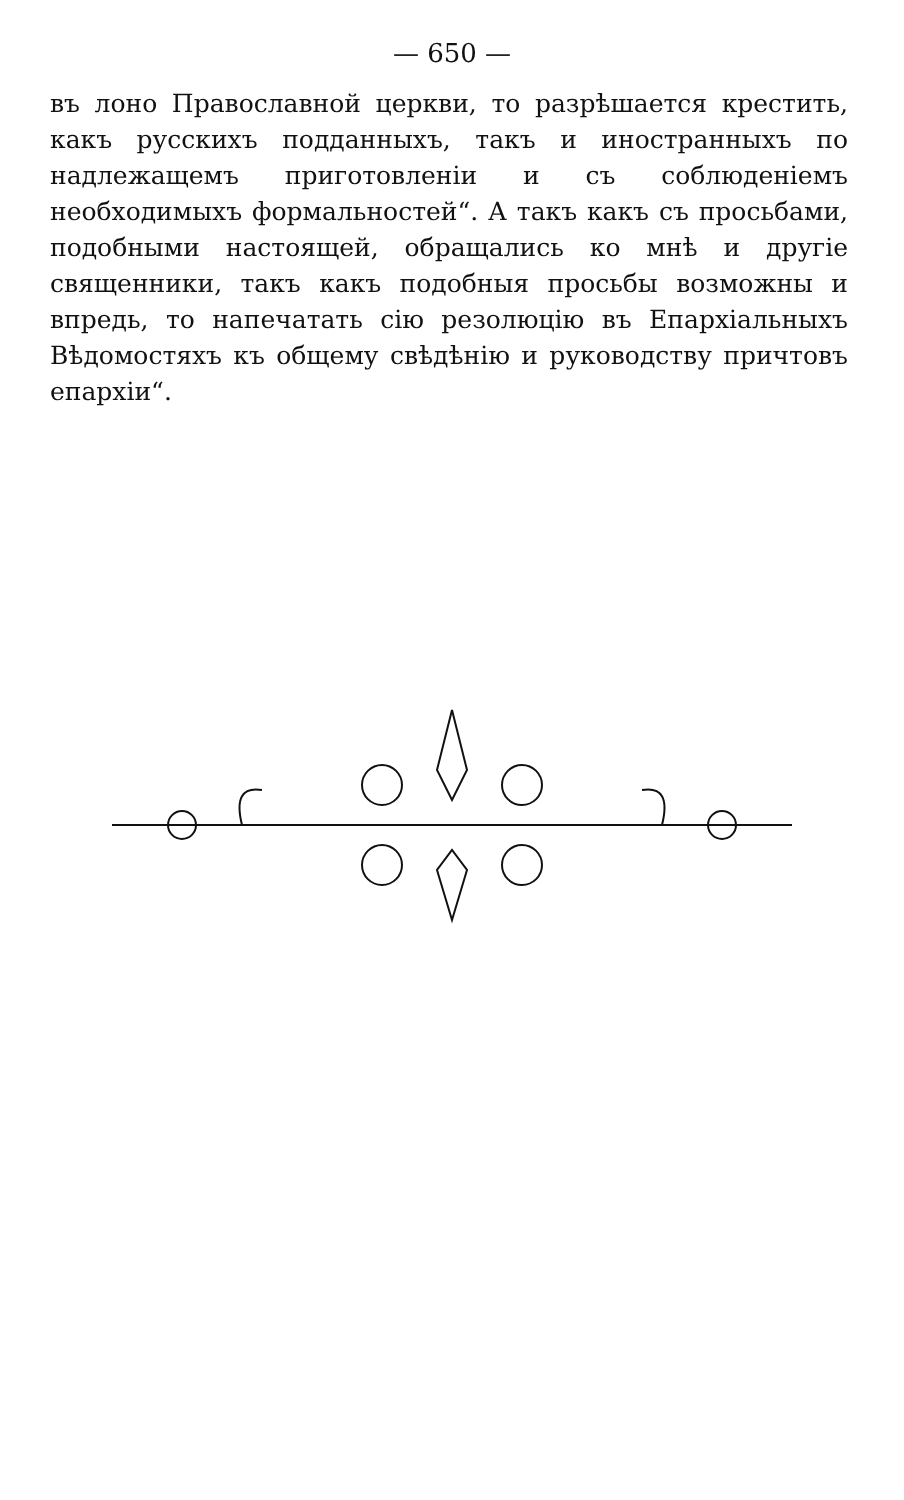— 650 —
въ лоно Православной церкви, то разрѣшается крестить, какъ русскихъ подданныхъ, такъ и иностранныхъ по надлежащемъ приготовленіи и съ соблюденіемъ необходимыхъ формальностей“. А такъ какъ съ просьбами, подобными настоящей, обращались ко мнѣ и другіе священники, такъ какъ подобныя просьбы возможны и впредь, то напечатать сію резолюцію въ Епархіальныхъ Вѣдомостяхъ къ общему свѣдѣнію и руководству причтовъ епархіи“.